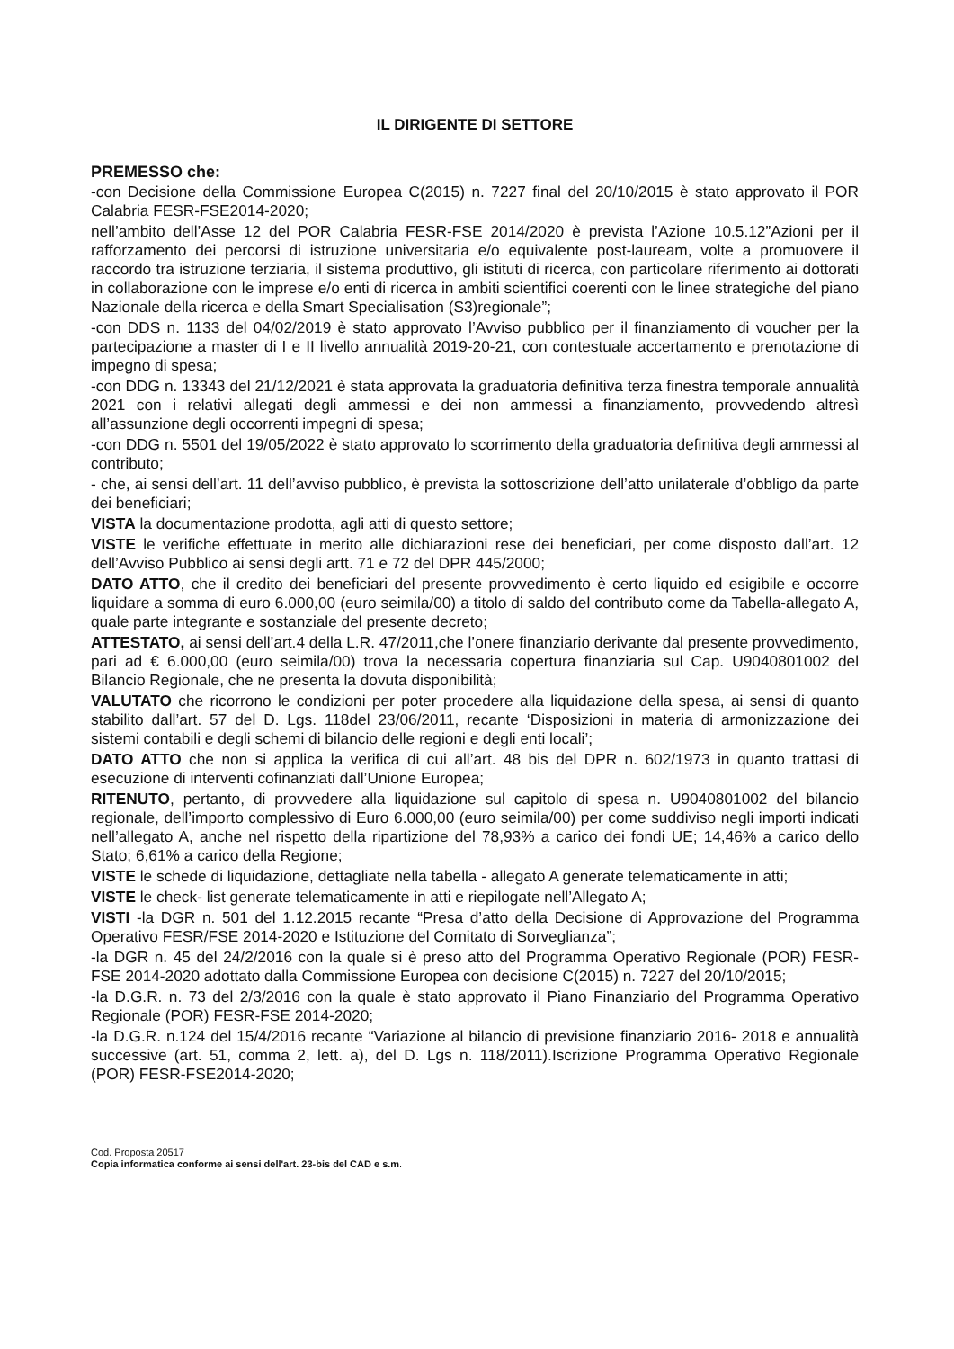IL DIRIGENTE DI SETTORE
PREMESSO che:
-con Decisione della Commissione Europea C(2015) n. 7227 final del 20/10/2015 è stato approvato il POR Calabria FESR-FSE2014-2020;
nell’ambito dell’Asse 12 del POR Calabria FESR-FSE 2014/2020 è prevista l’Azione 10.5.12”Azioni per il rafforzamento dei percorsi di istruzione universitaria e/o equivalente post-lauream, volte a promuovere il raccordo tra istruzione terziaria, il sistema produttivo, gli istituti di ricerca, con particolare riferimento ai dottorati in collaborazione con le imprese e/o enti di ricerca in ambiti scientifici coerenti con le linee strategiche del piano Nazionale della ricerca e della Smart Specialisation (S3)regionale”;
-con DDS n. 1133 del 04/02/2019 è stato approvato l’Avviso pubblico per il finanziamento di voucher per la partecipazione a master di I e II livello annualità 2019-20-21, con contestuale accertamento e prenotazione di impegno di spesa;
-con DDG n. 13343 del 21/12/2021 è stata approvata la graduatoria definitiva terza finestra temporale annualità 2021 con i relativi allegati degli ammessi e dei non ammessi a finanziamento, provvedendo altresì all’assunzione degli occorrenti impegni di spesa;
-con DDG n. 5501 del 19/05/2022 è stato approvato lo scorrimento della graduatoria definitiva degli ammessi al contributo;
- che, ai sensi dell’art. 11 dell’avviso pubblico, è prevista la sottoscrizione dell’atto unilaterale d’obbligo da parte dei beneficiari;
VISTA la documentazione prodotta, agli atti di questo settore;
VISTE le verifiche effettuate in merito alle dichiarazioni rese dei beneficiari, per come disposto dall’art. 12 dell’Avviso Pubblico ai sensi degli artt. 71 e 72 del DPR 445/2000;
DATO ATTO, che il credito dei beneficiari del presente provvedimento è certo liquido ed esigibile e occorre liquidare a somma di euro 6.000,00 (euro seimila/00) a titolo di saldo del contributo come da Tabella-allegato A, quale parte integrante e sostanziale del presente decreto;
ATTESTATO, ai sensi dell’art.4 della L.R. 47/2011,che l’onere finanziario derivante dal presente provvedimento, pari ad € 6.000,00 (euro seimila/00) trova la necessaria copertura finanziaria sul Cap. U9040801002 del Bilancio Regionale, che ne presenta la dovuta disponibilità;
VALUTATO che ricorrono le condizioni per poter procedere alla liquidazione della spesa, ai sensi di quanto stabilito dall’art. 57 del D. Lgs. 118del 23/06/2011, recante ‘Disposizioni in materia di armonizzazione dei sistemi contabili e degli schemi di bilancio delle regioni e degli enti locali’;
DATO ATTO che non si applica la verifica di cui all’art. 48 bis del DPR n. 602/1973 in quanto trattasi di esecuzione di interventi cofinanziati dall’Unione Europea;
RITENUTO, pertanto, di provvedere alla liquidazione sul capitolo di spesa n. U9040801002 del bilancio regionale, dell’importo complessivo di Euro 6.000,00 (euro seimila/00) per come suddiviso negli importi indicati nell’allegato A, anche nel rispetto della ripartizione del 78,93% a carico dei fondi UE; 14,46% a carico dello Stato; 6,61% a carico della Regione;
VISTE le schede di liquidazione, dettagliate nella tabella - allegato A generate telematicamente in atti;
VISTE le check- list generate telematicamente in atti e riepilogate nell’Allegato A;
VISTI -la DGR n. 501 del 1.12.2015 recante “Presa d’atto della Decisione di Approvazione del Programma Operativo FESR/FSE 2014-2020 e Istituzione del Comitato di Sorveglianza”;
-la DGR n. 45 del 24/2/2016 con la quale si è preso atto del Programma Operativo Regionale (POR) FESR-FSE 2014-2020 adottato dalla Commissione Europea con decisione C(2015) n. 7227 del 20/10/2015;
-la D.G.R. n. 73 del 2/3/2016 con la quale è stato approvato il Piano Finanziario del Programma Operativo Regionale (POR) FESR-FSE 2014-2020;
-la D.G.R. n.124 del 15/4/2016 recante “Variazione al bilancio di previsione finanziario 2016- 2018 e annualità successive (art. 51, comma 2, lett. a), del D. Lgs n. 118/2011).Iscrizione Programma Operativo Regionale (POR) FESR-FSE2014-2020;
Cod. Proposta 20517
Copia informatica conforme ai sensi dell'art. 23-bis del CAD e s.m.